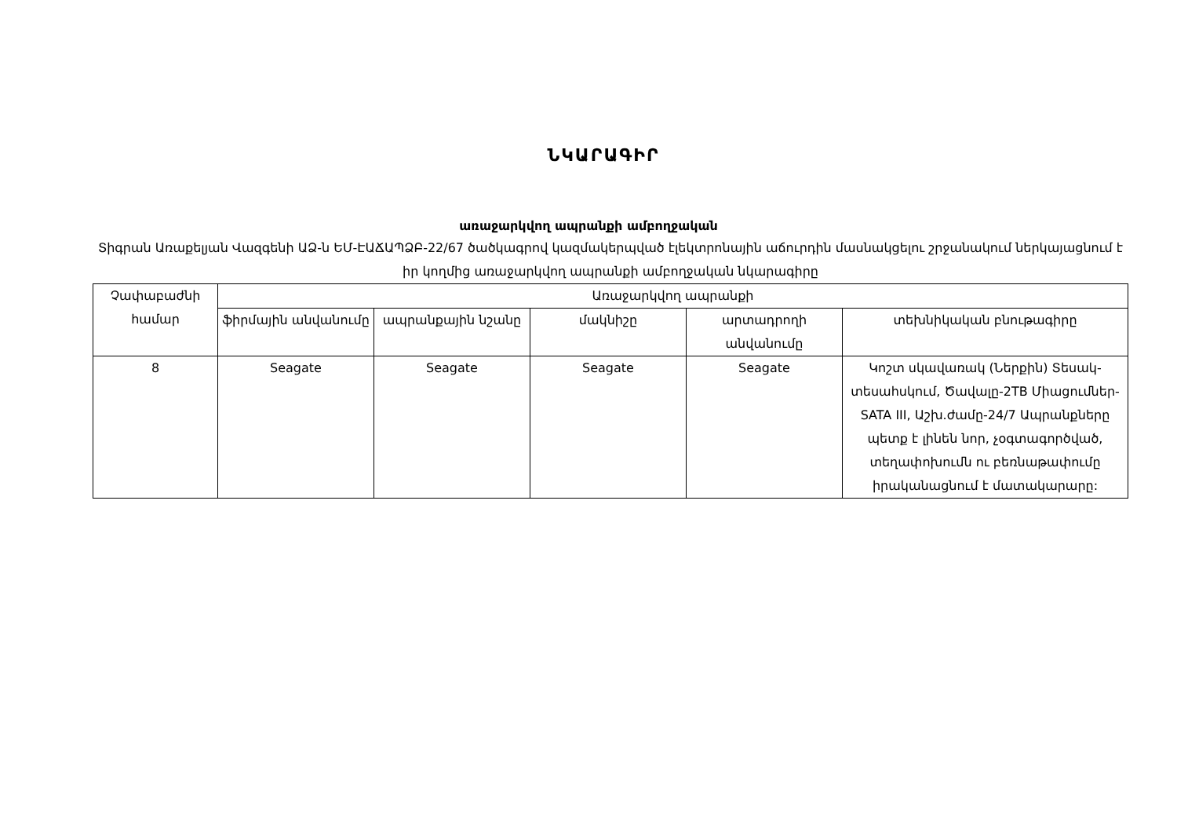ՆԿԱՐԱԳԻՐ
առաջարկվող ապրանքի ամբողջական
Տիգրան Առաքելյան Վազգենի ԱՁ-ն ԵՄ-ԷԱՃԱՊՁԲ-22/67 ծածկագրով կազմակերպված էլեկտրոնային աճուրդին մասնակցելու շրջանակում ներկայացնում է իր կողմից առաջարկվող ապրանքի ամբողջական նկարագիրը
| Չափաբաժնի համար | Առաջարկվող ապրանքի | | | | |
| --- | --- | --- | --- | --- | --- |
| | ֆիրմային անվանումը | ապրանքային նշանը | մակնիշը | արտադրողի անվանումը | տեխնիկական բնութագիրը |
| 8 | Seagate | Seagate | Seagate | Seagate | Կոշտ սկավառակ (Ներքին) Տեսակ-տեսահսկում, Ծավալը-2TB Միացումներ-SATA III, Աշխ.ժամը-24/7 Ապրանքները պետք է լինեն նոր, չօգտագործված, տեղափոխումն ու բեռնաթափումը իրականացնում է մատակարարը: |